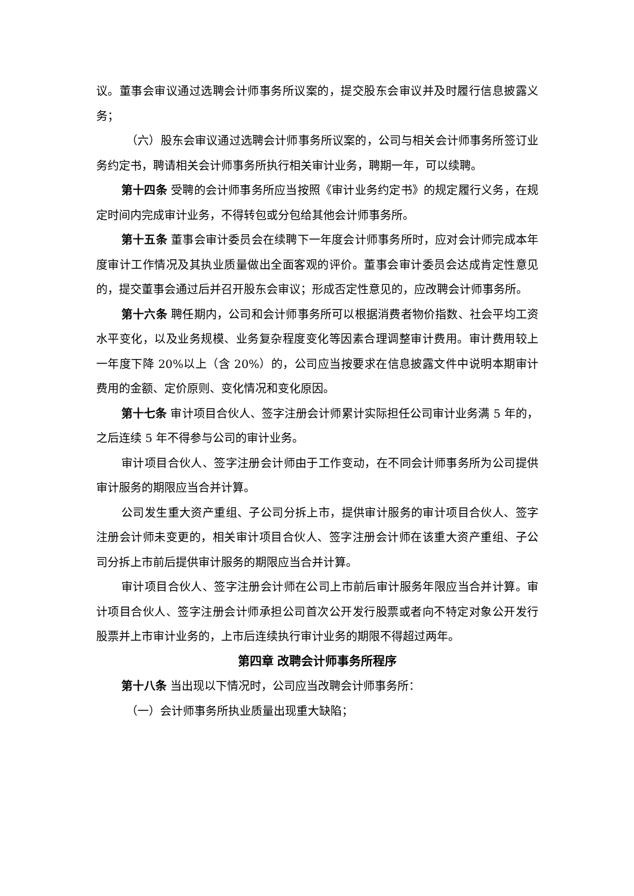议。董事会审议通过选聘会计师事务所议案的，提交股东会审议并及时履行信息披露义务；
（六）股东会审议通过选聘会计师事务所议案的，公司与相关会计师事务所签订业务约定书，聘请相关会计师事务所执行相关审计业务，聘期一年，可以续聘。
第十四条 受聘的会计师事务所应当按照《审计业务约定书》的规定履行义务，在规定时间内完成审计业务，不得转包或分包给其他会计师事务所。
第十五条 董事会审计委员会在续聘下一年度会计师事务所时，应对会计师完成本年度审计工作情况及其执业质量做出全面客观的评价。董事会审计委员会达成肯定性意见的，提交董事会通过后并召开股东会审议；形成否定性意见的，应改聘会计师事务所。
第十六条 聘任期内，公司和会计师事务所可以根据消费者物价指数、社会平均工资水平变化，以及业务规模、业务复杂程度变化等因素合理调整审计费用。审计费用较上一年度下降 20%以上（含 20%）的，公司应当按要求在信息披露文件中说明本期审计费用的金额、定价原则、变化情况和变化原因。
第十七条 审计项目合伙人、签字注册会计师累计实际担任公司审计业务满 5 年的，之后连续 5 年不得参与公司的审计业务。
审计项目合伙人、签字注册会计师由于工作变动，在不同会计师事务所为公司提供审计服务的期限应当合并计算。
公司发生重大资产重组、子公司分拆上市，提供审计服务的审计项目合伙人、签字注册会计师未变更的，相关审计项目合伙人、签字注册会计师在该重大资产重组、子公司分拆上市前后提供审计服务的期限应当合并计算。
审计项目合伙人、签字注册会计师在公司上市前后审计服务年限应当合并计算。审计项目合伙人、签字注册会计师承担公司首次公开发行股票或者向不特定对象公开发行股票并上市审计业务的，上市后连续执行审计业务的期限不得超过两年。
第四章 改聘会计师事务所程序
第十八条 当出现以下情况时，公司应当改聘会计师事务所：
（一）会计师事务所执业质量出现重大缺陷；